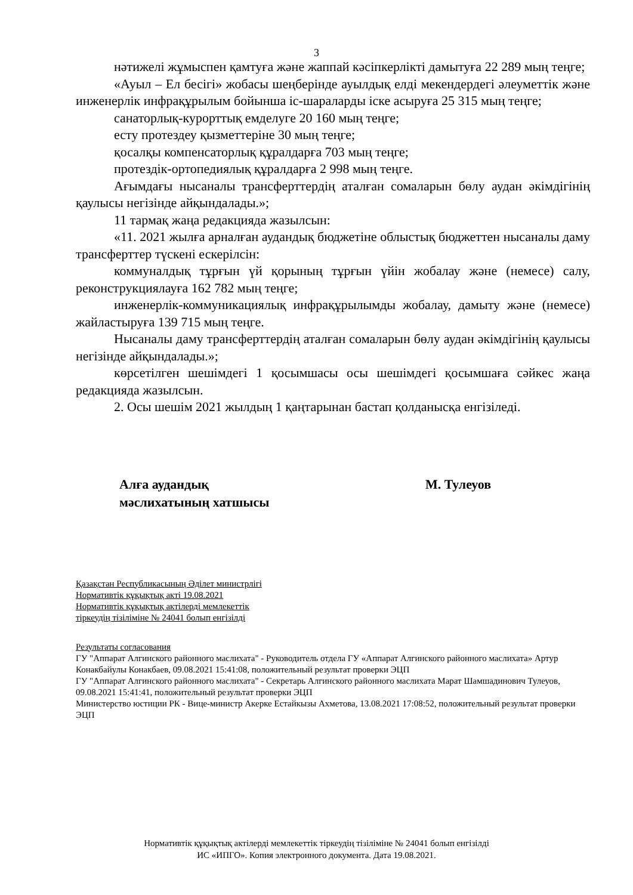3
нәтижелі жұмыспен қамтуға және жаппай кәсіпкерлікті дамытуға 22 289 мың теңге;
«Ауыл – Ел бесігі» жобасы шеңберінде ауылдық елді мекендердегі әлеуметтік және инженерлік инфрақұрылым бойынша іс-шараларды іске асыруға 25 315 мың теңге;
санаторлық-курорттық емделуге 20 160 мың теңге;
есту протездеу қызметтеріне 30 мың теңге;
қосалқы компенсаторлық құралдарға 703 мың теңге;
протездік-ортопедиялық құралдарға 2 998 мың теңге.
Ағымдағы нысаналы трансферттердің аталған сомаларын бөлу аудан әкімдігінің қаулысы негізінде айқындалады.»;
11 тармақ жаңа редакцияда жазылсын:
«11. 2021 жылға арналған аудандық бюджетіне облыстық бюджеттен нысаналы даму трансферттер түскені ескерілсін:
коммуналдық тұрғын үй қорының тұрғын үйін жобалау және (немесе) салу, реконструкциялауға 162 782 мың теңге;
инженерлік-коммуникациялық инфрақұрылымды жобалау, дамыту және (немесе) жайластыруға 139 715 мың теңге.
Нысаналы даму трансферттердің аталған сомаларын бөлу аудан әкімдігінің қаулысы негізінде айқындалады.»;
көрсетілген шешімдегі 1 қосымшасы осы шешімдегі қосымшаға сәйкес жаңа редакцияда жазылсын.
2. Осы шешім 2021 жылдың 1 қаңтарынан бастап қолданысқа енгізіледі.
Алға аудандық
мәслихатының хатшысы
М. Тулеуов
Қазақстан Республикасының Әділет министрлігі
Нормативтік құқықтық акті 19.08.2021
Нормативтік құқықтық актілерді мемлекеттік
тіркеудің тізіліміне № 24041 болып енгізілді
Результаты согласования
ГУ "Аппарат Алгинского районного маслихата" - Руководитель отдела ГУ «Аппарат Алгинского районного маслихата» Артур Конакбайулы Конакбаев, 09.08.2021 15:41:08, положительный результат проверки ЭЦП
ГУ "Аппарат Алгинского районного маслихата" - Секретарь Алгинского районного маслихата Марат Шамшадинович Тулеуов, 09.08.2021 15:41:41, положительный результат проверки ЭЦП
Министерство юстиции РК - Вице-министр Акерке Естайкызы Ахметова, 13.08.2021 17:08:52, положительный результат проверки ЭЦП
Нормативтік құқықтық актілерді мемлекеттік тіркеудің тізіліміне № 24041 болып енгізілді
ИС «ИПГО». Копия электронного документа. Дата 19.08.2021.